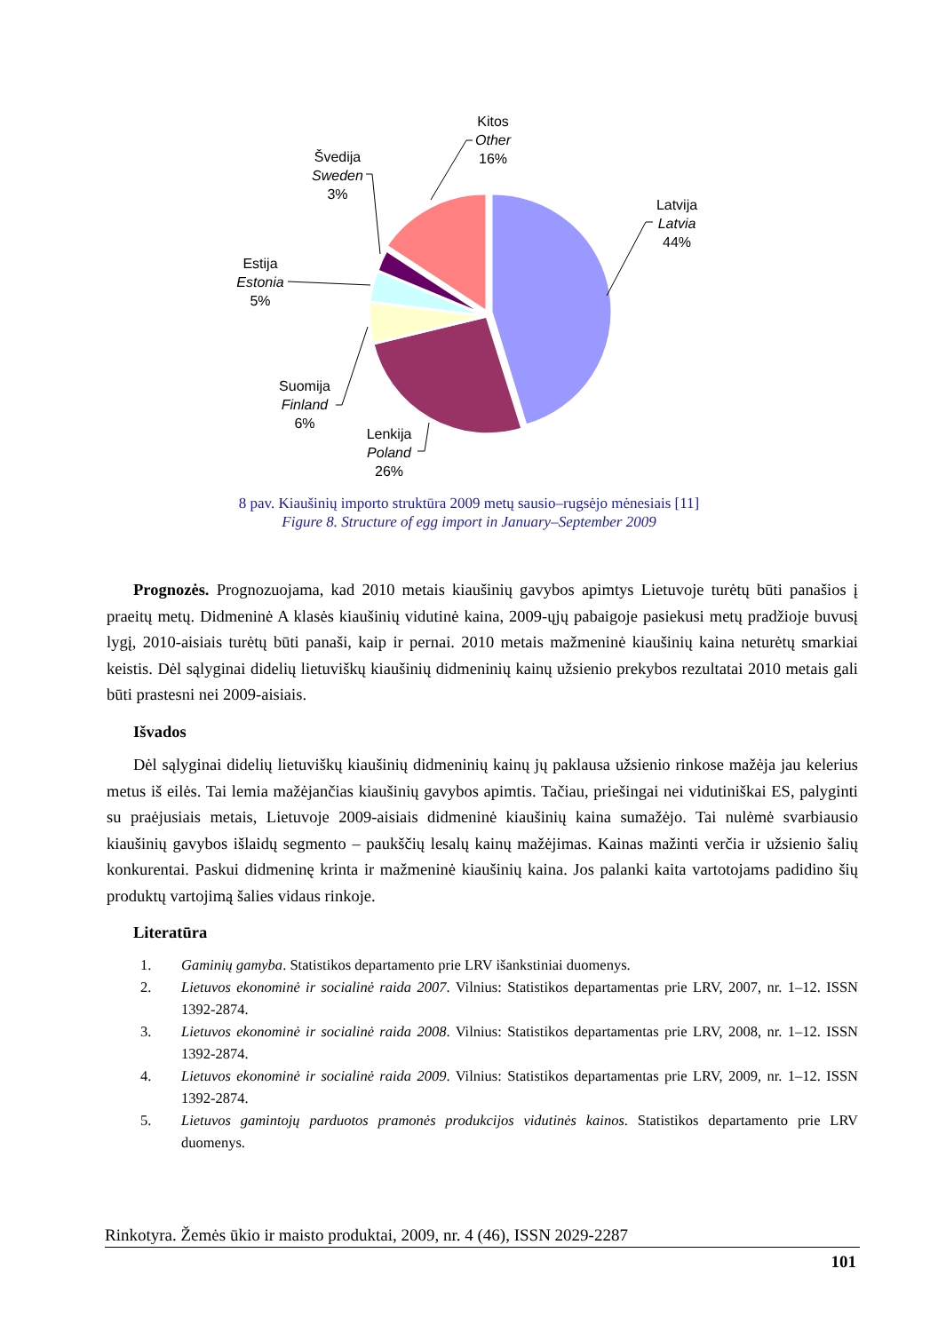Kitos
Other
16%
Latvija
Latvia
44%
Švedija
Sweden
3%
Estija
Estonia
5%
Suomija
Finland
6%
Lenkija
Poland
26%
8 pav. Kiaušinių importo struktūra 2009 metų sausio–rugsėjo mėnesiais [11]
Figure 8. Structure of egg import in January–September 2009
Prognozės. Prognozuojama, kad 2010 metais kiaušinių gavybos apimtys Lietuvoje turėtų būti panašios į praeitų metų. Didmeninė A klasės kiaušinių vidutinė kaina, 2009-ųjų pabaigoje pasiekusi metų pradžioje buvusį lygį, 2010-aisiais turėtų būti panaši, kaip ir pernai. 2010 metais mažmeninė kiaušinių kaina neturėtų smarkiai keistis. Dėl sąlyginai didelių lietuviškų kiaušinių didmeninių kainų užsienio prekybos rezultatai 2010 metais gali būti prastesni nei 2009-aisiais.
Išvados
Dėl sąlyginai didelių lietuviškų kiaušinių didmeninių kainų jų paklausa užsienio rinkose mažėja jau kelerius metus iš eilės. Tai lemia mažėjančias kiaušinių gavybos apimtis. Tačiau, priešingai nei vidutiniškai ES, palyginti su praėjusiais metais, Lietuvoje 2009-aisiais didmeninė kiaušinių kaina sumažėjo. Tai nulėmė svarbiausio kiaušinių gavybos išlaidų segmento – paukščių lesalų kainų mažėjimas. Kainas mažinti verčia ir užsienio šalių konkurentai. Paskui didmeninę krinta ir mažmeninė kiaušinių kaina. Jos palanki kaita vartotojams padidino šių produktų vartojimą šalies vidaus rinkoje.
Literatūra
1. Gaminių gamyba. Statistikos departamento prie LRV išankstiniai duomenys.
2. Lietuvos ekonominė ir socialinė raida 2007. Vilnius: Statistikos departamentas prie LRV, 2007, nr. 1–12. ISSN 1392-2874.
3. Lietuvos ekonominė ir socialinė raida 2008. Vilnius: Statistikos departamentas prie LRV, 2008, nr. 1–12. ISSN 1392-2874.
4. Lietuvos ekonominė ir socialinė raida 2009. Vilnius: Statistikos departamentas prie LRV, 2009, nr. 1–12. ISSN 1392-2874.
5. Lietuvos gamintojų parduotos pramonės produkcijos vidutinės kainos. Statistikos departamento prie LRV duomenys.
Rinkotyra. Žemės ūkio ir maisto produktai, 2009, nr. 4 (46), ISSN 2029-2287
101